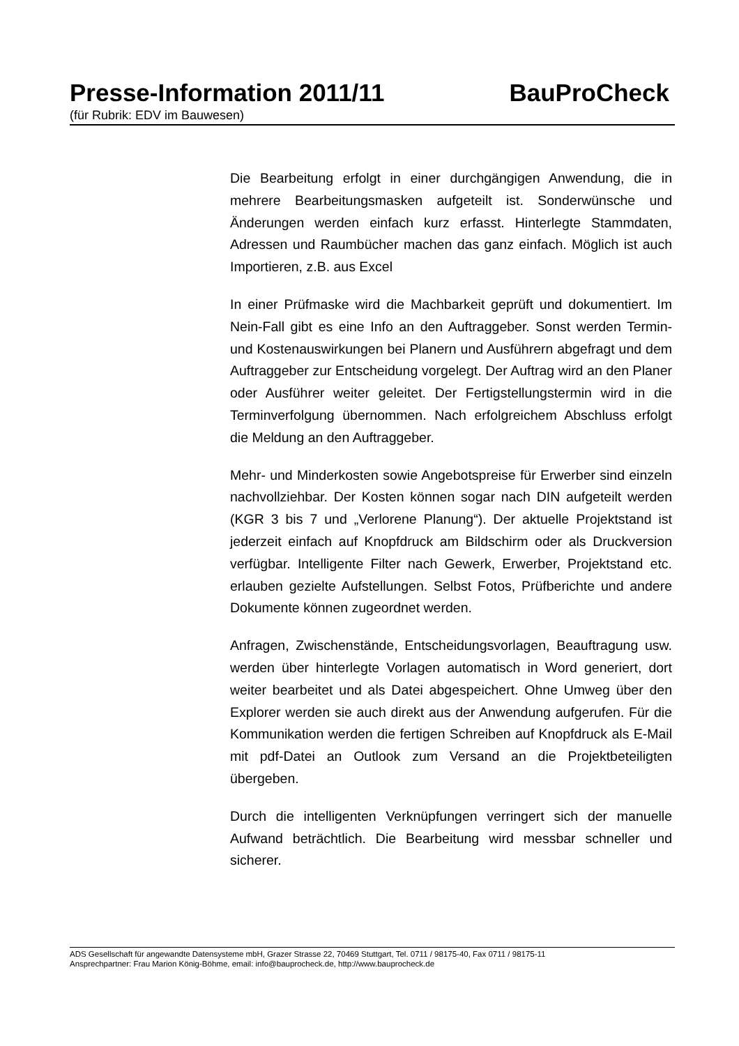Presse-Information 2011/11 BauProCheck
(für Rubrik: EDV im Bauwesen)
Die Bearbeitung erfolgt in einer durchgängigen Anwendung, die in mehrere Bearbeitungsmasken aufgeteilt ist. Sonderwünsche und Änderungen werden einfach kurz erfasst. Hinterlegte Stammdaten, Adressen und Raumbücher machen das ganz einfach. Möglich ist auch Importieren, z.B. aus Excel
In einer Prüfmaske wird die Machbarkeit geprüft und dokumentiert. Im Nein-Fall gibt es eine Info an den Auftraggeber. Sonst werden Termin- und Kostenauswirkungen bei Planern und Ausführern abgefragt und dem Auftraggeber zur Entscheidung vorgelegt. Der Auftrag wird an den Planer oder Ausführer weiter geleitet. Der Fertigstellungstermin wird in die Terminverfolgung übernommen. Nach erfolgreichem Abschluss erfolgt die Meldung an den Auftraggeber.
Mehr- und Minderkosten sowie Angebotspreise für Erwerber sind einzeln nachvollziehbar. Der Kosten können sogar nach DIN aufgeteilt werden (KGR 3 bis 7 und „Verlorene Planung“). Der aktuelle Projektstand ist jederzeit einfach auf Knopfdruck am Bildschirm oder als Druckversion verfügbar. Intelligente Filter nach Gewerk, Erwerber, Projektstand etc. erlauben gezielte Aufstellungen. Selbst Fotos, Prüfberichte und andere Dokumente können zugeordnet werden.
Anfragen, Zwischenstände, Entscheidungsvorlagen, Beauftragung usw. werden über hinterlegte Vorlagen automatisch in Word generiert, dort weiter bearbeitet und als Datei abgespeichert. Ohne Umweg über den Explorer werden sie auch direkt aus der Anwendung aufgerufen. Für die Kommunikation werden die fertigen Schreiben auf Knopfdruck als E-Mail mit pdf-Datei an Outlook zum Versand an die Projektbeteiligten übergeben.
Durch die intelligenten Verknüpfungen verringert sich der manuelle Aufwand beträchtlich. Die Bearbeitung wird messbar schneller und sicherer.
ADS Gesellschaft für angewandte Datensysteme mbH, Grazer Strasse 22, 70469 Stuttgart, Tel. 0711 / 98175-40, Fax 0711 / 98175-11
Ansprechpartner: Frau Marion König-Böhme, email: info@bauprocheck.de, http://www.bauprocheck.de